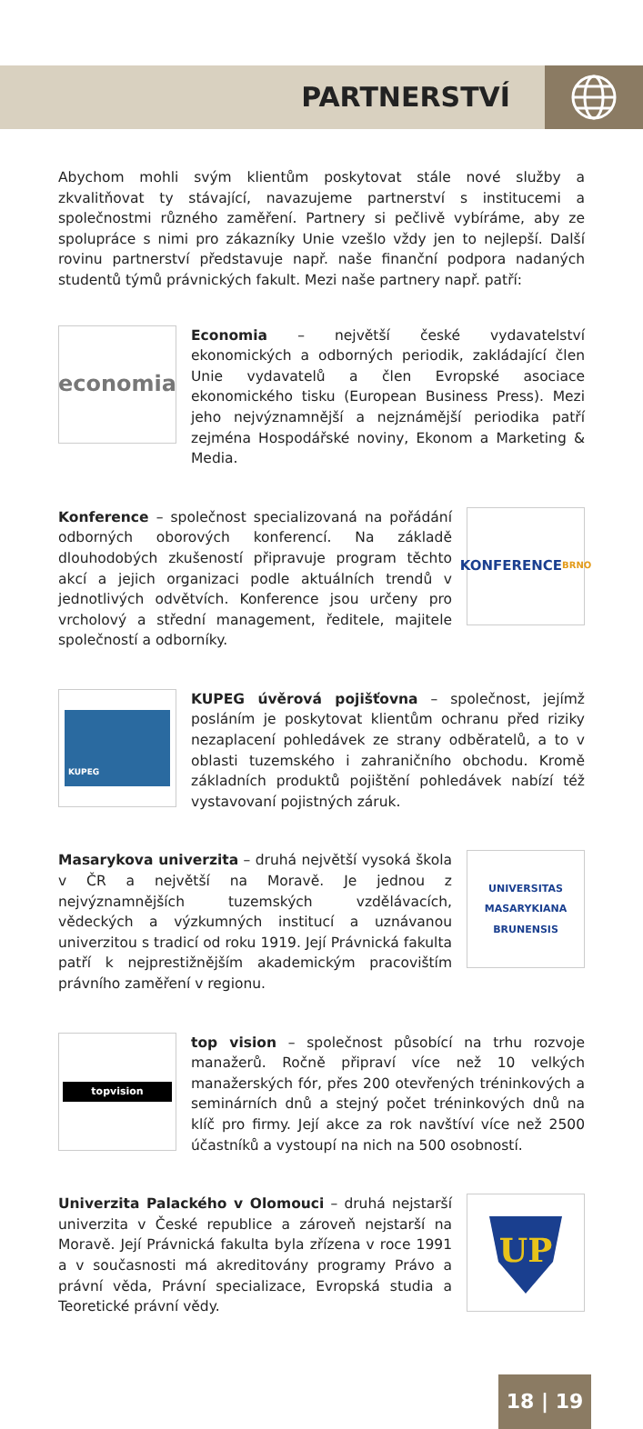PARTNERSTVÍ
Abychom mohli svým klientům poskytovat stále nové služby a zkvalitňovat ty stávající, navazujeme partnerství s institucemi a společnostmi různého zaměření. Partnery si pečlivě vybíráme, aby ze spolupráce s nimi pro zákazníky Unie vzešlo vždy jen to nejlepší. Další rovinu partnerství představuje např. naše finanční podpora nadaných studentů týmů právnických fakult. Mezi naše partnery např. patří:
economia
Economia – největší české vydavatelství ekonomických a odborných periodik, zakládající člen Unie vydavatelů a člen Evropské asociace ekonomického tisku (European Business Press). Mezi jeho nejvýznamnější a nejznámější periodika patří zejména Hospodářské noviny, Ekonom a Marketing & Media.
Konference – společnost specializovaná na pořádání odborných oborových konferencí. Na základě dlouhodobých zkušeností připravuje program těchto akcí a jejich organizaci podle aktuálních trendů v jednotlivých odvětvích. Konference jsou určeny pro vrcholový a střední management, ředitele, majitele společností a odborníky.
KONFERENCE BRNO
KUPEG
KUPEG úvěrová pojišťovna – společnost, jejímž posláním je poskytovat klientům ochranu před riziky nezaplacení pohledávek ze strany odběratelů, a to v oblasti tuzemského i zahraničního obchodu. Kromě základních produktů pojištění pohledávek nabízí též vystavovaní pojistných záruk.
Masarykova univerzita – druhá největší vysoká škola v ČR a největší na Moravě. Je jednou z nejvýznamnějších tuzemských vzdělávacích, vědeckých a výzkumných institucí a uznávanou univerzitou s tradicí od roku 1919. Její Právnická fakulta patří k nejprestižnějším akademickým pracovištím právního zaměření v regionu.
UNIVERSITAS MASARYKIANA BRUNENSIS
topvision
top vision – společnost působící na trhu rozvoje manažerů. Ročně připraví více než 10 velkých manažerských fór, přes 200 otevřených tréninkových a seminárních dnů a stejný počet tréninkových dnů na klíč pro firmy. Její akce za rok navštíví více než 2500 účastníků a vystoupí na nich na 500 osobností.
Univerzita Palackého v Olomouci – druhá nejstarší univerzita v České republice a zároveň nejstarší na Moravě. Její Právnická fakulta byla zřízena v roce 1991 a v současnosti má akreditovány programy Právo a právní věda, Právní specializace, Evropská studia a Teoretické právní vědy.
UP
18 | 19